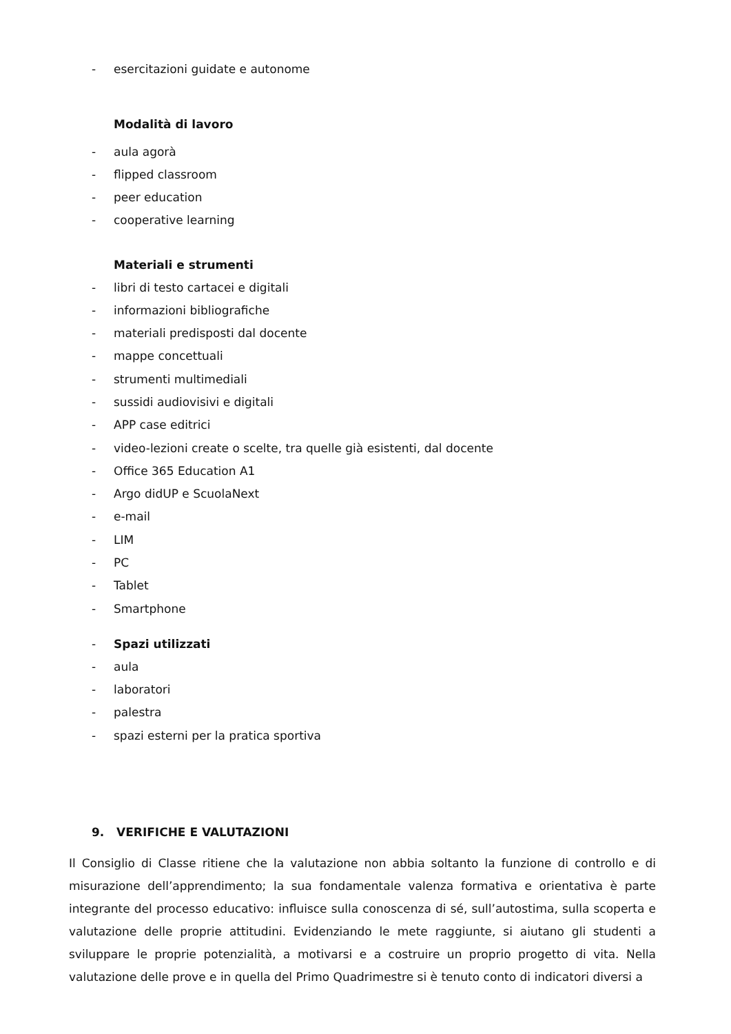- esercitazioni guidate e autonome
Modalità di lavoro
- aula agorà
- flipped classroom
- peer education
- cooperative learning
Materiali e strumenti
- libri di testo cartacei e digitali
- informazioni bibliografiche
- materiali predisposti dal docente
- mappe concettuali
- strumenti multimediali
- sussidi audiovisivi e digitali
- APP case editrici
- video-lezioni create o scelte, tra quelle già esistenti, dal docente
- Office 365 Education A1
- Argo didUP e ScuolaNext
- e-mail
- LIM
- PC
- Tablet
- Smartphone
- Spazi utilizzati
- aula
- laboratori
- palestra
- spazi esterni per la pratica sportiva
9. VERIFICHE E VALUTAZIONI
Il Consiglio di Classe ritiene che la valutazione non abbia soltanto la funzione di controllo e di misurazione dell’apprendimento; la sua fondamentale valenza formativa e orientativa è parte integrante del processo educativo: influisce sulla conoscenza di sé, sull’autostima, sulla scoperta e valutazione delle proprie attitudini. Evidenziando le mete raggiunte, si aiutano gli studenti a sviluppare le proprie potenzialità, a motivarsi e a costruire un proprio progetto di vita. Nella valutazione delle prove e in quella del Primo Quadrimestre si è tenuto conto di indicatori diversi a